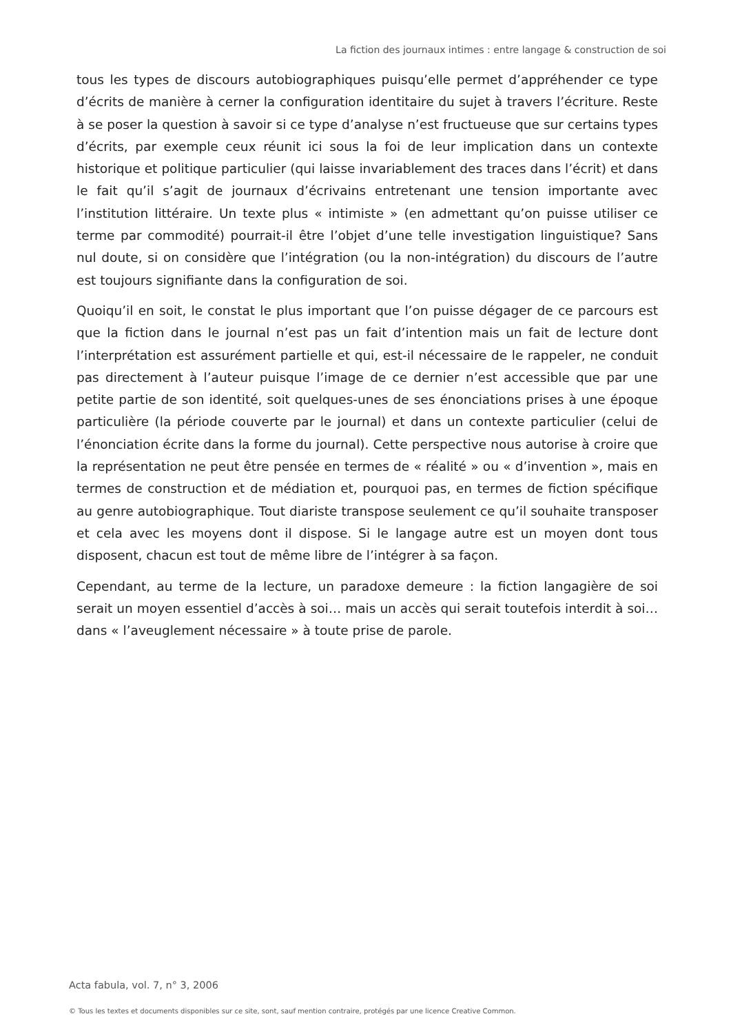La fiction des journaux intimes : entre langage & construction de soi
tous les types de discours autobiographiques puisqu’elle permet d’appréhender ce type d’écrits de manière à cerner la configuration identitaire du sujet à travers l’écriture. Reste à se poser la question à savoir si ce type d’analyse n’est fructueuse que sur certains types d’écrits, par exemple ceux réunit ici sous la foi de leur implication dans un contexte historique et politique particulier (qui laisse invariablement des traces dans l’écrit) et dans le fait qu’il s’agit de journaux d’écrivains entretenant une tension importante avec l’institution littéraire. Un texte plus « intimiste » (en admettant qu’on puisse utiliser ce terme par commodité) pourrait-il être l’objet d’une telle investigation linguistique? Sans nul doute, si on considère que l’intégration (ou la non-intégration) du discours de l’autre est toujours signifiante dans la configuration de soi.
Quoiqu’il en soit, le constat le plus important que l’on puisse dégager de ce parcours est que la fiction dans le journal n’est pas un fait d’intention mais un fait de lecture dont l’interprétation est assurément partielle et qui, est-il nécessaire de le rappeler, ne conduit pas directement à l’auteur puisque l’image de ce dernier n’est accessible que par une petite partie de son identité, soit quelques-unes de ses énonciations prises à une époque particulière (la période couverte par le journal) et dans un contexte particulier (celui de l’énonciation écrite dans la forme du journal). Cette perspective nous autorise à croire que la représentation ne peut être pensée en termes de « réalité » ou « d’invention », mais en termes de construction et de médiation et, pourquoi pas, en termes de fiction spécifique au genre autobiographique. Tout diariste transpose seulement ce qu’il souhaite transposer et cela avec les moyens dont il dispose. Si le langage autre est un moyen dont tous disposent, chacun est tout de même libre de l’intégrer à sa façon.
Cependant, au terme de la lecture, un paradoxe demeure : la fiction langagière de soi serait un moyen essentiel d’accès à soi… mais un accès qui serait toutefois interdit à soi… dans « l’aveuglement nécessaire » à toute prise de parole.
Acta fabula, vol. 7, n° 3, 2006
© Tous les textes et documents disponibles sur ce site, sont, sauf mention contraire, protégés par une licence Creative Common.